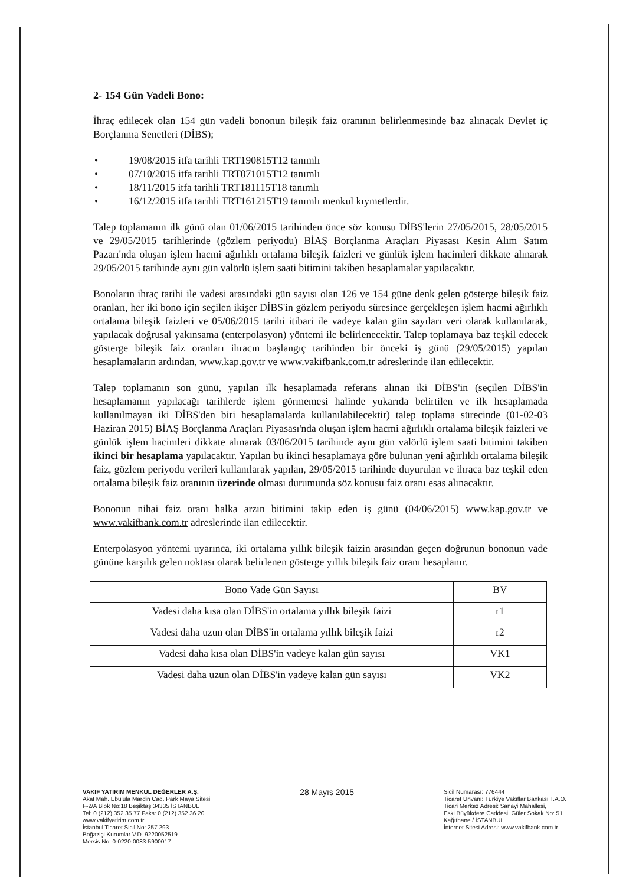2- 154 Gün Vadeli Bono:
İhraç edilecek olan 154 gün vadeli bononun bileşik faiz oranının belirlenmesinde baz alınacak Devlet iç Borçlanma Senetleri (DİBS);
• 19/08/2015 itfa tarihli TRT190815T12 tanımlı
• 07/10/2015 itfa tarihli TRT071015T12 tanımlı
• 18/11/2015 itfa tarihli TRT181115T18 tanımlı
• 16/12/2015 itfa tarihli TRT161215T19 tanımlı menkul kıymetlerdir.
Talep toplamanın ilk günü olan 01/06/2015 tarihinden önce söz konusu DİBS'lerin 27/05/2015, 28/05/2015 ve 29/05/2015 tarihlerinde (gözlem periyodu) BİAŞ Borçlanma Araçları Piyasası Kesin Alım Satım Pazarı'nda oluşan işlem hacmi ağırlıklı ortalama bileşik faizleri ve günlük işlem hacimleri dikkate alınarak 29/05/2015 tarihinde aynı gün valörlü işlem saati bitimini takiben hesaplamalar yapılacaktır.
Bonoların ihraç tarihi ile vadesi arasındaki gün sayısı olan 126 ve 154 güne denk gelen gösterge bileşik faiz oranları, her iki bono için seçilen ikişer DİBS'in gözlem periyodu süresince gerçekleşen işlem hacmi ağırlıklı ortalama bileşik faizleri ve 05/06/2015 tarihi itibari ile vadeye kalan gün sayıları veri olarak kullanılarak, yapılacak doğrusal yakınsama (enterpolasyon) yöntemi ile belirlenecektir. Talep toplamaya baz teşkil edecek gösterge bileşik faiz oranları ihracın başlangıç tarihinden bir önceki iş günü (29/05/2015) yapılan hesaplamaların ardından, www.kap.gov.tr ve www.vakifbank.com.tr adreslerinde ilan edilecektir.
Talep toplamanın son günü, yapılan ilk hesaplamada referans alınan iki DİBS'in (seçilen DİBS'in hesaplamanın yapılacağı tarihlerde işlem görmemesi halinde yukarıda belirtilen ve ilk hesaplamada kullanılmayan iki DİBS'den biri hesaplamalarda kullanılabilecektir) talep toplama sürecinde (01-02-03 Haziran 2015) BİAŞ Borçlanma Araçları Piyasası'nda oluşan işlem hacmi ağırlıklı ortalama bileşik faizleri ve günlük işlem hacimleri dikkate alınarak 03/06/2015 tarihinde aynı gün valörlü işlem saati bitimini takiben ikinci bir hesaplama yapılacaktır. Yapılan bu ikinci hesaplamaya göre bulunan yeni ağırlıklı ortalama bileşik faiz, gözlem periyodu verileri kullanılarak yapılan, 29/05/2015 tarihinde duyurulan ve ihraca baz teşkil eden ortalama bileşik faiz oranının üzerinde olması durumunda söz konusu faiz oranı esas alınacaktır.
Bononun nihai faiz oranı halka arzın bitimini takip eden iş günü (04/06/2015) www.kap.gov.tr ve www.vakifbank.com.tr adreslerinde ilan edilecektir.
Enterpolasyon yöntemi uyarınca, iki ortalama yıllık bileşik faizin arasından geçen doğrunun bononun vade gününe karşılık gelen noktası olarak belirlenen gösterge yıllık bileşik faiz oranı hesaplanır.
| Bono Vade Gün Sayısı | BV |
| Vadesi daha kısa olan DİBS'in ortalama yıllık bileşik faizi | r1 |
| Vadesi daha uzun olan DİBS'in ortalama yıllık bileşik faizi | r2 |
| Vadesi daha kısa olan DİBS'in vadeye kalan gün sayısı | VK1 |
| Vadesi daha uzun olan DİBS'in vadeye kalan gün sayısı | VK2 |
VAKIF YATIRIM MENKUL DEĞERLER A.Ş.
Akat Mah. Ebulula Mardin Cad. Park Maya Sitesi
F-2/A Blok No:18 Beşiktaş 34335 İSTANBUL
Tel: 0 (212) 352 35 77 Faks: 0 (212) 352 36 20
www.vakifyatirim.com.tr
İstanbul Ticaret Sicil No: 257 293
Boğaziçi Kurumlar V.D. 9220052519
Mersis No: 0-0220-0083-5900017
28 Mayıs 2015
Sicil Numarası: 776444
Ticaret Unvanı: Türkiye Vakıflar Bankası T.A.O.
Ticari Merkez Adresi: Sanayi Mahallesi,
Eski Büyükdere Caddesi, Güler Sokak No: 51
Kağıthane / İSTANBUL
İnternet Sitesi Adresi: www.vakifbank.com.tr